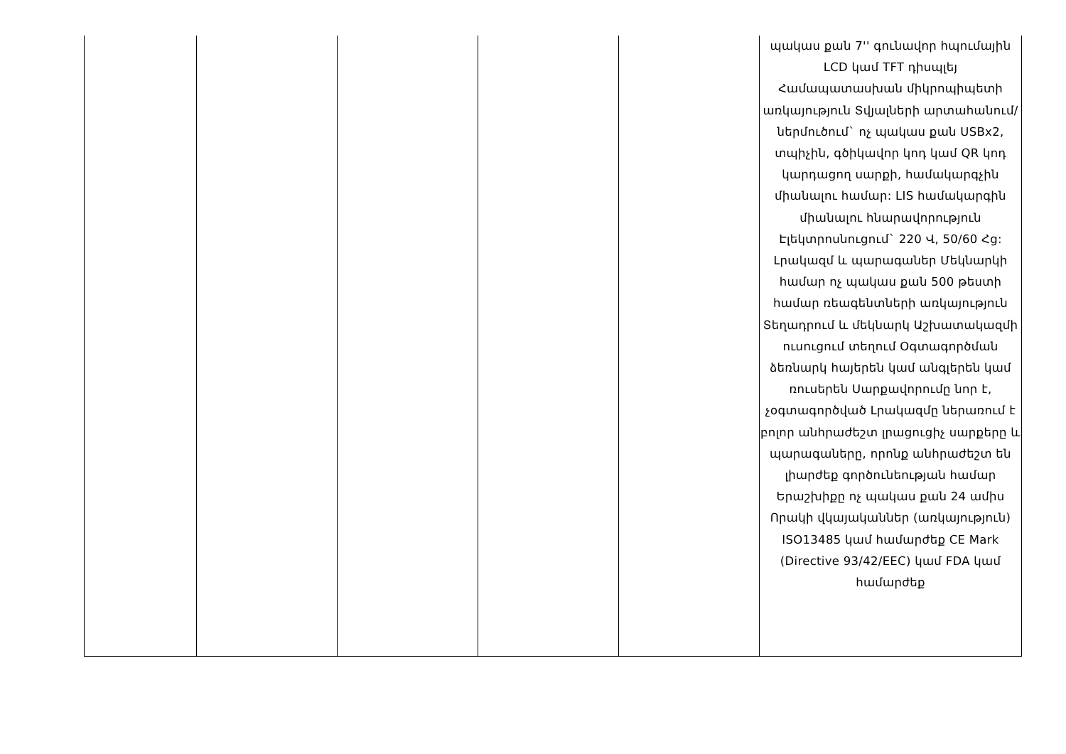| | | | | | պակաս քան 7'' գունավոր հպումային LCD կամ TFT դիսպլեյ Համապատասխան միկրոպիպետի առկայություն Տվյալների արտահանում/ներմուծում` ոչ պակաս քան USBx2, տպիչին, գծիկավոր կոդ կամ QR կոդ կարդացող սարքի, համակարգչին միանալու համար: LIS համակարգին միանալու հնարավորություն Էլեկտրոսնուցում` 220 Վ, 50/60 Հց: Լրակազմ և պարագաներ Մեկնարկի համար ոչ պակաս քան 500 թեստի համար ռեագենտների առկայություն Տեղադրում և մեկնարկ Աշխատակազմի ուսուցում տեղում Օգտագործման ձեռնարկ հայերեն կամ անգլերեն կամ ռուսերեն Սարքավորումը նոր է, չօգտագործված Լրակազմը ներառում է բոլոր անհրաժեշտ լրացուցիչ սարքերը և պարագաները, որոնք անհրաժեշտ են լիարժեք գործունեության համար Երաշխիքը ոչ պակաս քան 24 ամիս Որակի վկայականներ (առկայություն) ISO13485 կամ համարժեք CE Mark (Directive 93/42/EEC) կամ FDA կամ համարժեք |